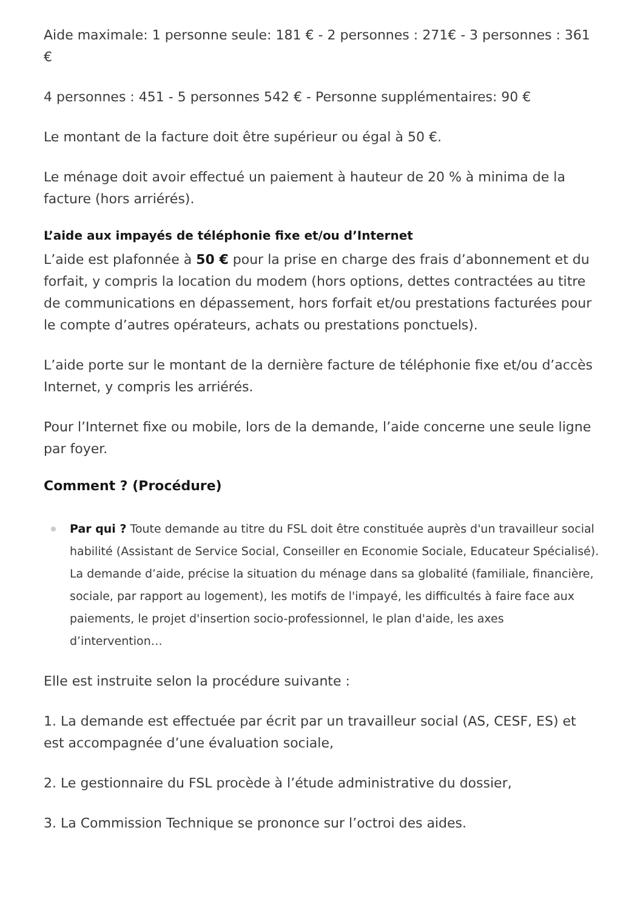Aide maximale: 1 personne seule: 181 € - 2 personnes : 271€ - 3 personnes : 361 €
4 personnes : 451 - 5 personnes 542 € - Personne supplémentaires: 90 €
Le montant de la facture doit être supérieur ou égal à 50 €.
Le ménage doit avoir effectué un paiement à hauteur de 20 % à minima de la facture (hors arriérés).
L’aide aux impayés de téléphonie fixe et/ou d’Internet
L’aide est plafonnée à 50 € pour la prise en charge des frais d’abonnement et du forfait, y compris la location du modem (hors options, dettes contractées au titre de communications en dépassement, hors forfait et/ou prestations facturées pour le compte d’autres opérateurs, achats ou prestations ponctuels).
L’aide porte sur le montant de la dernière facture de téléphonie fixe et/ou d’accès Internet, y compris les arriérés.
Pour l’Internet fixe ou mobile, lors de la demande, l’aide concerne une seule ligne par foyer.
Comment ? (Procédure)
Par qui ? Toute demande au titre du FSL doit être constituée auprès d'un travailleur social habilité (Assistant de Service Social, Conseiller en Economie Sociale, Educateur Spécialisé). La demande d’aide, précise la situation du ménage dans sa globalité (familiale, financière, sociale, par rapport au logement), les motifs de l'impayé, les difficultés à faire face aux paiements, le projet d'insertion socio-professionnel, le plan d'aide, les axes d’intervention…
Elle est instruite selon la procédure suivante :
1. La demande est effectuée par écrit par un travailleur social (AS, CESF, ES) et est accompagnée d’une évaluation sociale,
2. Le gestionnaire du FSL procède à l’étude administrative du dossier,
3. La Commission Technique se prononce sur l’octroi des aides.